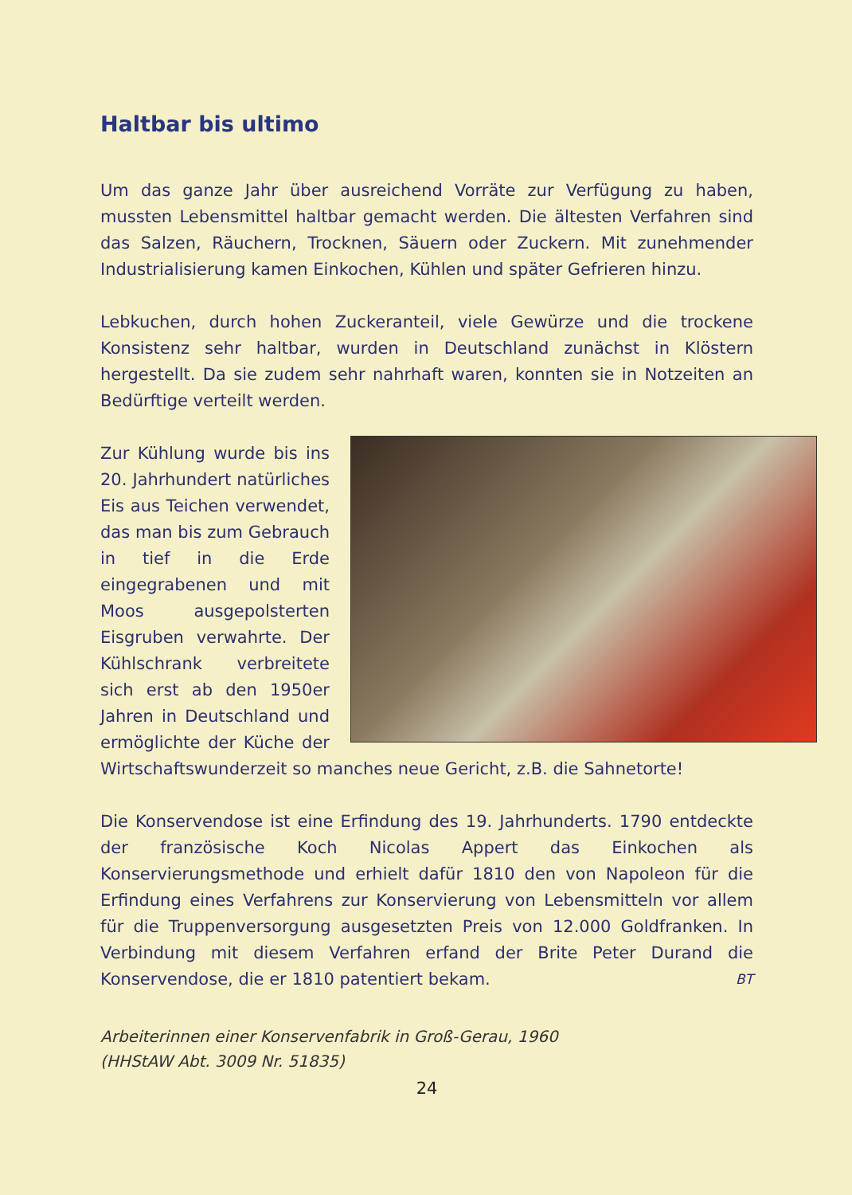Haltbar bis ultimo
Um das ganze Jahr über ausreichend Vorräte zur Verfügung zu haben, mussten Lebensmittel haltbar gemacht werden. Die ältesten Verfahren sind das Salzen, Räuchern, Trocknen, Säuern oder Zuckern. Mit zunehmender Industrialisierung kamen Einkochen, Kühlen und später Gefrieren hinzu.
Lebkuchen, durch hohen Zuckeranteil, viele Gewürze und die trockene Konsistenz sehr haltbar, wurden in Deutschland zunächst in Klöstern hergestellt. Da sie zudem sehr nahrhaft waren, konnten sie in Notzeiten an Bedürftige verteilt werden.
Zur Kühlung wurde bis ins 20. Jahrhundert natürliches Eis aus Teichen verwendet, das man bis zum Gebrauch in tief in die Erde eingegrabenen und mit Moos ausgepolsterten Eisgruben verwahrte. Der Kühlschrank verbreitete sich erst ab den 1950er Jahren in Deutschland und ermöglichte der Küche der Wirtschaftswunderzeit so manches neue Gericht, z.B. die Sahnetorte!
Die Konservendose ist eine Erfindung des 19. Jahrhunderts. 1790 entdeckte der französische Koch Nicolas Appert das Einkochen als Konservierungsmethode und erhielt dafür 1810 den von Napoleon für die Erfindung eines Verfahrens zur Konservierung von Lebensmitteln vor allem für die Truppenversorgung ausgesetzten Preis von 12.000 Goldfranken. In Verbindung mit diesem Verfahren erfand der Brite Peter Durand die Konservendose, die er 1810 patentiert bekam. BT
Arbeiterinnen einer Konservenfabrik in Groß-Gerau, 1960
(HHStAW Abt. 3009 Nr. 51835)
24